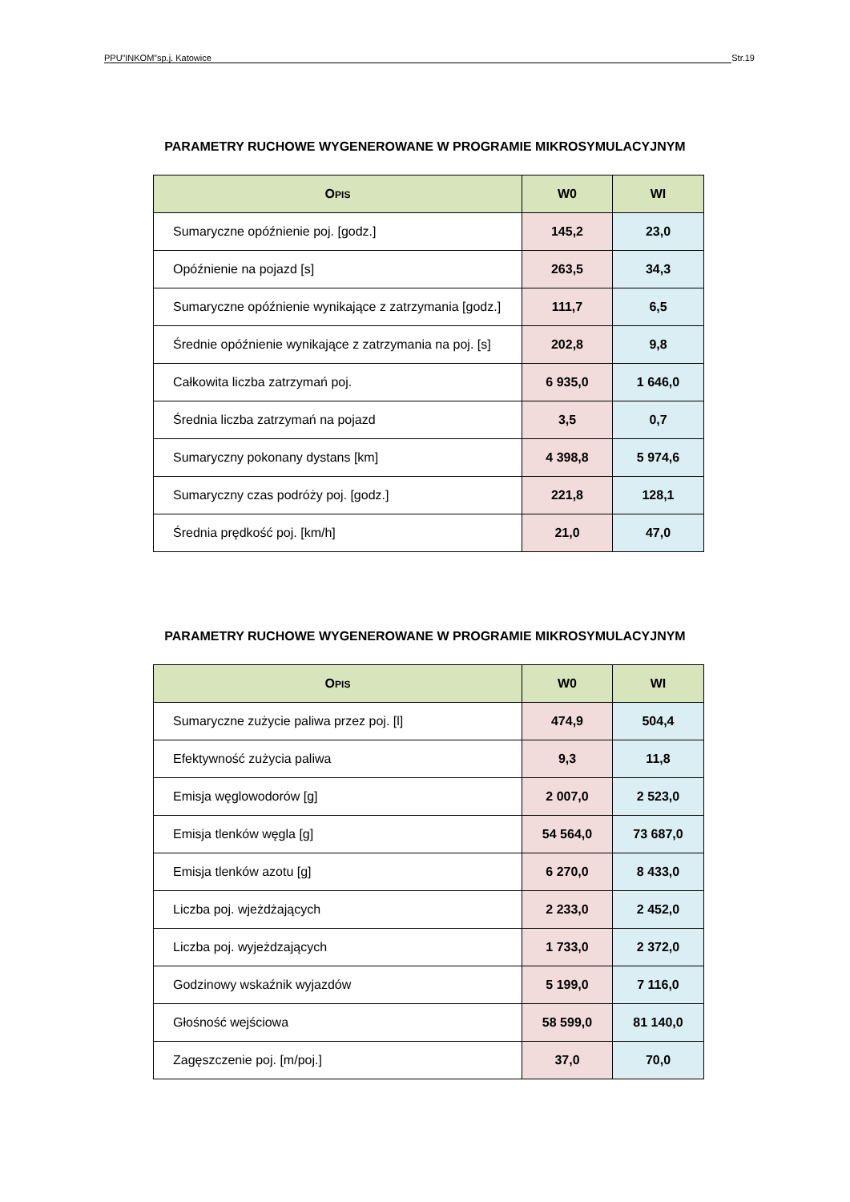PPU”INKOM”sp.j. Katowice Str.19
PARAMETRY RUCHOWE WYGENEROWANE W PROGRAMIE MIKROSYMULACYJNYM
| O PIS | W0 | WI |
| --- | --- | --- |
| Sumaryczne opóźnienie poj. [godz.] | 145,2 | 23,0 |
| Opóźnienie na pojazd [s] | 263,5 | 34,3 |
| Sumaryczne opóźnienie wynikające z zatrzymania [godz.] | 111,7 | 6,5 |
| Średnie opóźnienie wynikające z zatrzymania na poj. [s] | 202,8 | 9,8 |
| Całkowita liczba zatrzymań poj. | 6 935,0 | 1 646,0 |
| Średnia liczba zatrzymań na pojazd | 3,5 | 0,7 |
| Sumaryczny pokonany dystans [km] | 4 398,8 | 5 974,6 |
| Sumaryczny czas podróży poj. [godz.] | 221,8 | 128,1 |
| Średnia prędkość poj. [km/h] | 21,0 | 47,0 |
PARAMETRY RUCHOWE WYGENEROWANE W PROGRAMIE MIKROSYMULACYJNYM
| O PIS | W0 | WI |
| --- | --- | --- |
| Sumaryczne zużycie paliwa przez poj. [l] | 474,9 | 504,4 |
| Efektywność zużycia paliwa | 9,3 | 11,8 |
| Emisja węglowodorów [g] | 2 007,0 | 2 523,0 |
| Emisja tlenków węgla [g] | 54 564,0 | 73 687,0 |
| Emisja tlenków azotu [g] | 6 270,0 | 8 433,0 |
| Liczba poj. wjeżdżających | 2 233,0 | 2 452,0 |
| Liczba poj. wyjeżdzających | 1 733,0 | 2 372,0 |
| Godzinowy wskaźnik wyjazdów | 5 199,0 | 7 116,0 |
| Głośność wejściowa | 58 599,0 | 81 140,0 |
| Zagęszczenie poj. [m/poj.] | 37,0 | 70,0 |